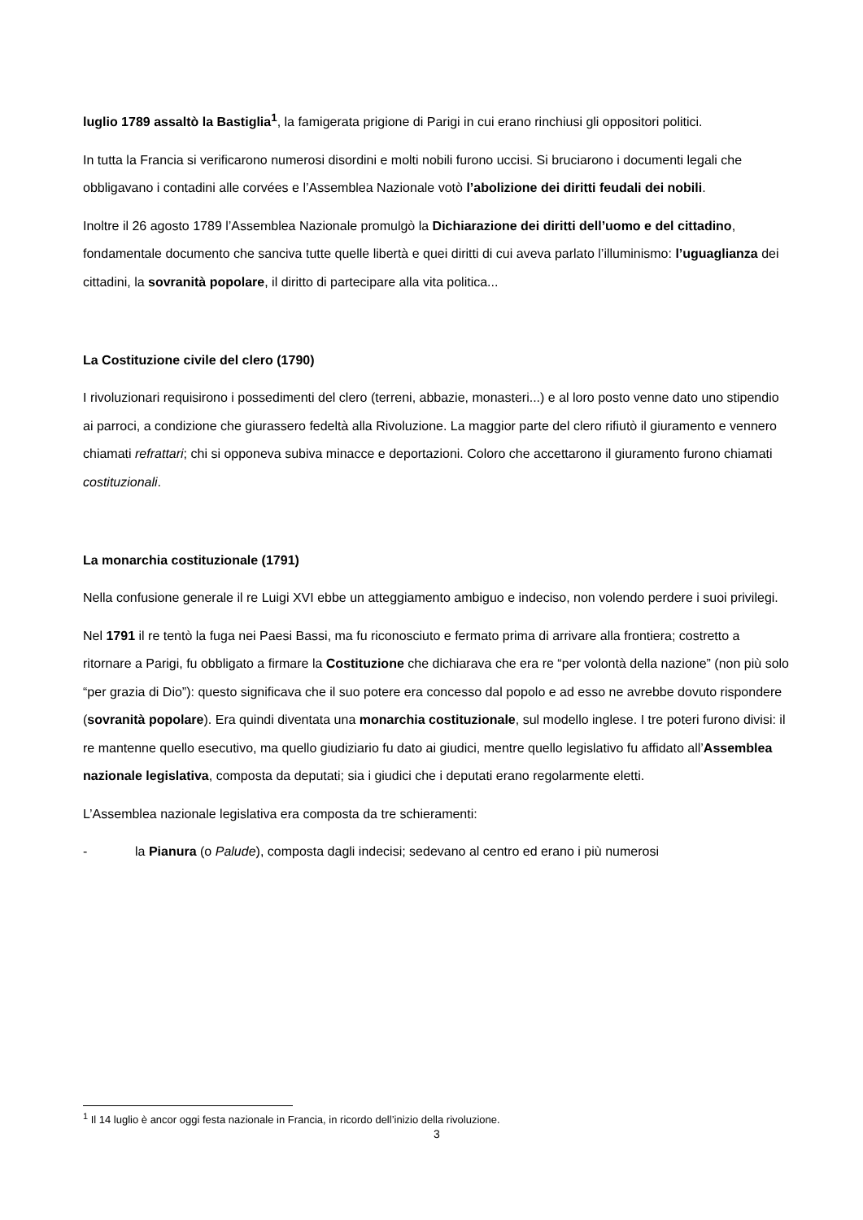luglio 1789 assaltò la Bastiglia<sup>1</sup>, la famigerata prigione di Parigi in cui erano rinchiusi gli oppositori politici.
In tutta la Francia si verificarono numerosi disordini e molti nobili furono uccisi. Si bruciarono i documenti legali che obbligavano i contadini alle corvées e l’Assemblea Nazionale votò l’abolizione dei diritti feudali dei nobili.
Inoltre il 26 agosto 1789 l’Assemblea Nazionale promulgò la Dichiarazione dei diritti dell’uomo e del cittadino, fondamentale documento che sanciva tutte quelle libertà e quei diritti di cui aveva parlato l’illuminismo: l’uguaglianza dei cittadini, la sovranità popolare, il diritto di partecipare alla vita politica...
La Costituzione civile del clero (1790)
I rivoluzionari requisirono i possedimenti del clero (terreni, abbazie, monasteri...) e al loro posto venne dato uno stipendio ai parroci, a condizione che giurassero fedeltà alla Rivoluzione. La maggior parte del clero rifiutò il giuramento e vennero chiamati refrattari; chi si opponeva subiva minacce e deportazioni. Coloro che accettarono il giuramento furono chiamati costituzionali.
La monarchia costituzionale (1791)
Nella confusione generale il re Luigi XVI ebbe un atteggiamento ambiguo e indeciso, non volendo perdere i suoi privilegi.
Nel 1791 il re tentò la fuga nei Paesi Bassi, ma fu riconosciuto e fermato prima di arrivare alla frontiera; costretto a ritornare a Parigi, fu obbligato a firmare la Costituzione che dichiarava che era re “per volontà della nazione” (non più solo “per grazia di Dio”): questo significava che il suo potere era concesso dal popolo e ad esso ne avrebbe dovuto rispondere (sovranità popolare). Era quindi diventata una monarchia costituzionale, sul modello inglese. I tre poteri furono divisi: il re mantenne quello esecutivo, ma quello giudiziario fu dato ai giudici, mentre quello legislativo fu affidato all’Assemblea nazionale legislativa, composta da deputati; sia i giudici che i deputati erano regolarmente eletti.
L’Assemblea nazionale legislativa era composta da tre schieramenti:
- la Pianura (o Palude), composta dagli indecisi; sedevano al centro ed erano i più numerosi
<sup>1</sup> Il 14 luglio è ancor oggi festa nazionale in Francia, in ricordo dell’inizio della rivoluzione.
3